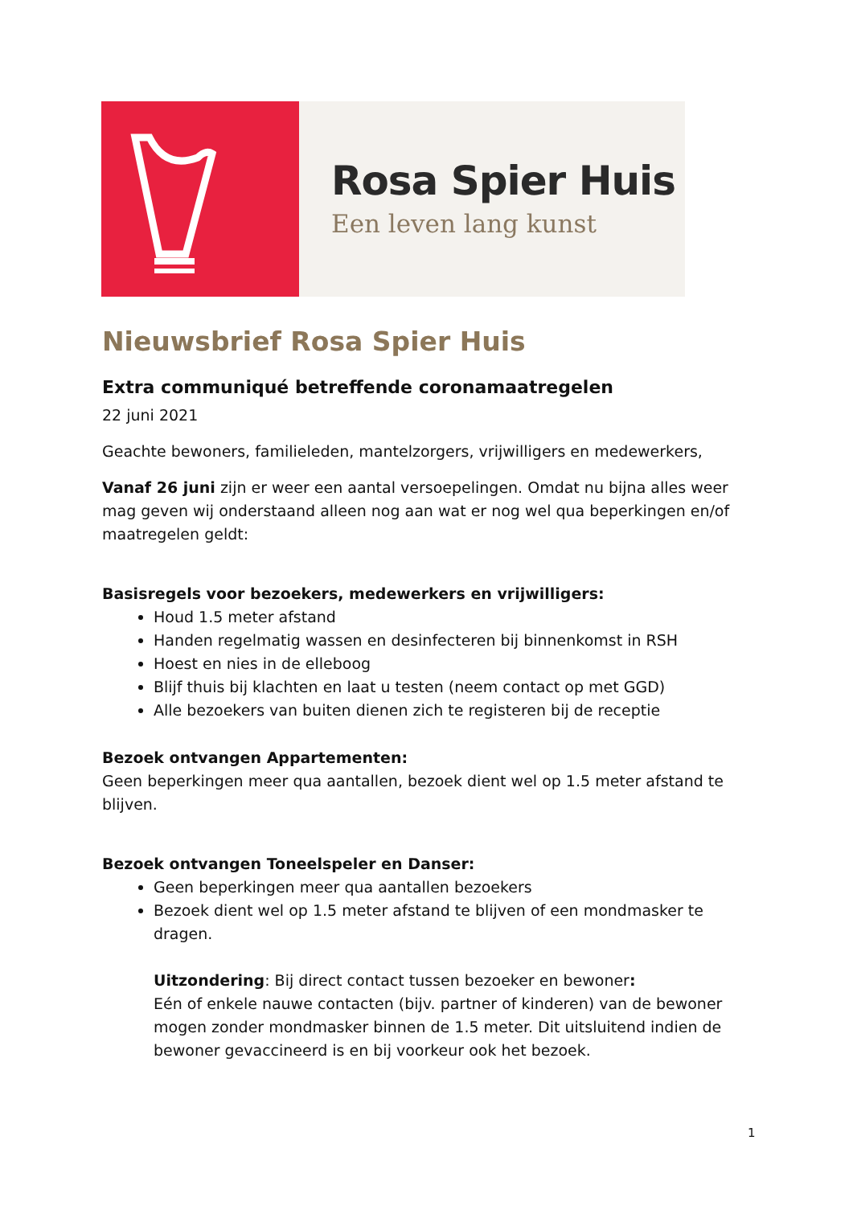Rosa Spier Huis
Een leven lang kunst
Nieuwsbrief Rosa Spier Huis
Extra communiqué betreffende coronamaatregelen
22 juni 2021
Geachte bewoners, familieleden, mantelzorgers, vrijwilligers en medewerkers,
Vanaf 26 juni zijn er weer een aantal versoepelingen. Omdat nu bijna alles weer mag geven wij onderstaand alleen nog aan wat er nog wel qua beperkingen en/of maatregelen geldt:
Basisregels voor bezoekers, medewerkers en vrijwilligers:
Houd 1.5 meter afstand
Handen regelmatig wassen en desinfecteren bij binnenkomst in RSH
Hoest en nies in de elleboog
Blijf thuis bij klachten en laat u testen (neem contact op met GGD)
Alle bezoekers van buiten dienen zich te registeren bij de receptie
Bezoek ontvangen Appartementen:
Geen beperkingen meer qua aantallen, bezoek dient wel op 1.5 meter afstand te blijven.
Bezoek ontvangen Toneelspeler en Danser:
Geen beperkingen meer qua aantallen bezoekers
Bezoek dient wel op 1.5 meter afstand te blijven of een mondmasker te dragen.
Uitzondering: Bij direct contact tussen bezoeker en bewoner:
Eén of enkele nauwe contacten (bijv. partner of kinderen) van de bewoner mogen zonder mondmasker binnen de 1.5 meter. Dit uitsluitend indien de bewoner gevaccineerd is en bij voorkeur ook het bezoek.
1